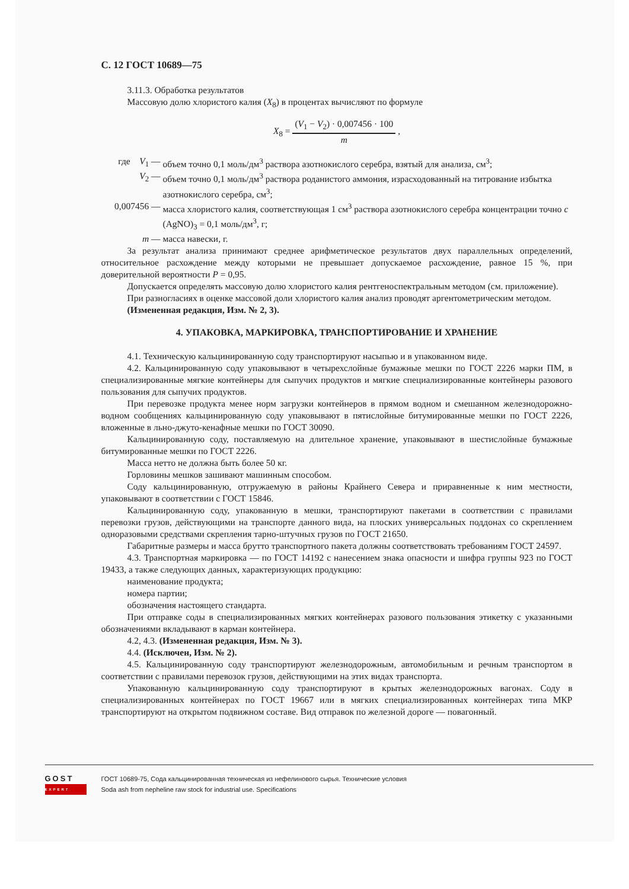С. 12 ГОСТ 10689—75
3.11.3. Обработка результатов
Массовую долю хлористого калия (X<sub>8</sub>) в процентах вычисляют по формуле
X<sub>8</sub> = (V<sub>1</sub> − V<sub>2</sub>) · 0,007456 · 100 m ,
где V<sub>1</sub> — объем точно 0,1 моль/дм<sup>3</sup> раствора азотнокислого серебра, взятый для анализа, см<sup>3</sup>;
V<sub>2</sub> — объем точно 0,1 моль/дм<sup>3</sup> раствора роданистого аммония, израсходованный на титрование избытка азотнокислого серебра, см<sup>3</sup>;
0,007456 — масса хлористого калия, соответствующая 1 см<sup>3</sup> раствора азотнокислого серебра концентрации точно c (AgNO)<sub>3</sub> = 0,1 моль/дм<sup>3</sup>, г;
m — масса навески, г.
За результат анализа принимают среднее арифметическое результатов двух параллельных определений, относительное расхождение между которыми не превышает допускаемое расхождение, равное 15 %, при доверительной вероятности P = 0,95.
Допускается определять массовую долю хлористого калия рентгеноспектральным методом (см. приложение).
При разногласиях в оценке массовой доли хлористого калия анализ проводят аргентометрическим методом.
(Измененная редакция, Изм. № 2, 3).
4. УПАКОВКА, МАРКИРОВКА, ТРАНСПОРТИРОВАНИЕ И ХРАНЕНИЕ
4.1. Техническую кальцинированную соду транспортируют насыпью и в упакованном виде.
4.2. Кальцинированную соду упаковывают в четырехслойные бумажные мешки по ГОСТ 2226 марки ПМ, в специализированные мягкие контейнеры для сыпучих продуктов и мягкие специализированные контейнеры разового пользования для сыпучих продуктов.
При перевозке продукта менее норм загрузки контейнеров в прямом водном и смешанном железнодорожно-водном сообщениях кальцинированную соду упаковывают в пятислойные битумированные мешки по ГОСТ 2226, вложенные в льно-джуто-кенафные мешки по ГОСТ 30090.
Кальцинированную соду, поставляемую на длительное хранение, упаковывают в шестислойные бумажные битумированные мешки по ГОСТ 2226.
Масса нетто не должна быть более 50 кг.
Горловины мешков зашивают машинным способом.
Соду кальцинированную, отгружаемую в районы Крайнего Севера и приравненные к ним местности, упаковывают в соответствии с ГОСТ 15846.
Кальцинированную соду, упакованную в мешки, транспортируют пакетами в соответствии с правилами перевозки грузов, действующими на транспорте данного вида, на плоских универсальных поддонах со скреплением одноразовыми средствами скрепления тарно-штучных грузов по ГОСТ 21650.
Габаритные размеры и масса брутто транспортного пакета должны соответствовать требованиям ГОСТ 24597.
4.3. Транспортная маркировка — по ГОСТ 14192 с нанесением знака опасности и шифра группы 923 по ГОСТ 19433, а также следующих данных, характеризующих продукцию:
наименование продукта;
номера партии;
обозначения настоящего стандарта.
При отправке соды в специализированных мягких контейнерах разового пользования этикетку с указанными обозначениями вкладывают в карман контейнера.
4.2, 4.3. (Измененная редакция, Изм. № 3).
4.4. (Исключен, Изм. № 2).
4.5. Кальцинированную соду транспортируют железнодорожным, автомобильным и речным транспортом в соответствии с правилами перевозок грузов, действующими на этих видах транспорта.
Упакованную кальцинированную соду транспортируют в крытых железнодорожных вагонах. Соду в специализированных контейнерах по ГОСТ 19667 или в мягких специализированных контейнерах типа МКР транспортируют на открытом подвижном составе. Вид отправок по железной дороге — повагонный.
GOST
EXPERT
ГОСТ 10689-75, Сода кальцинированная техническая из нефелинового сырья. Технические условия
Soda ash from nepheline raw stock for industrial use. Specifications